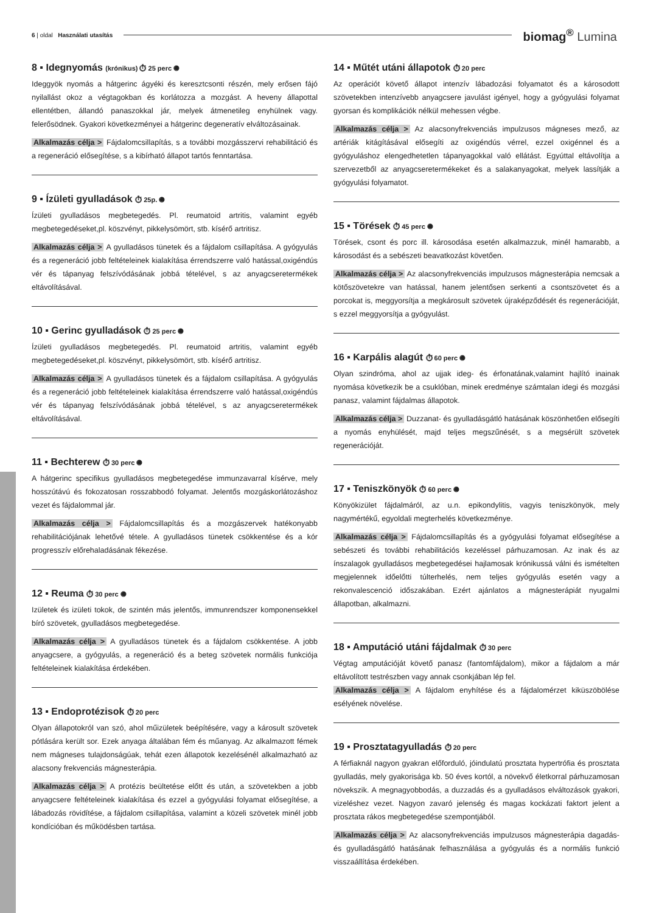6 | oldal Használati utasítás
biomag<sup>®</sup> Lumina
8 ▪ Idegnyomás (krónikus) ⏱ 25 perc ◉
Ideggyök nyomás a hátgerinc ágyéki és keresztcsonti részén, mely erősen fájó nyilallást okoz a végtagokban és korlátozza a mozgást. A heveny állapottal ellentétben, állandó panaszokkal jár, melyek átmenetileg enyhülnek vagy. felerősödnek. Gyakori következményei a hátgerinc degeneratív elváltozásainak.
Alkalmazás célja > Fájdalomcsillapítás, s a további mozgásszervi rehabilitáció és a regeneráció elősegítése, s a kibírható állapot tartós fenntartása.
9 ▪ Ízületi gyulladások ⏱ 25p. ◉
Ízületi gyulladásos megbetegedés. Pl. reumatoid artritis, valamint egyéb megbetegedéseket,pl. köszvényt, pikkelysömört, stb. kísérő artritisz.
Alkalmazás célja > A gyulladásos tünetek és a fájdalom csillapítása. A gyógyulás és a regeneráció jobb feltételeinek kialakítása érrendszerre való hatással,oxigéndús vér és tápanyag felszívódásának jobbá tételével, s az anyagcseretermékek eltávolításával.
10 ▪ Gerinc gyulladások ⏱ 25 perc ◉
Ízületi gyulladásos megbetegedés. Pl. reumatoid artritis, valamint egyéb megbetegedéseket,pl. köszvényt, pikkelysömört, stb. kísérő artritisz.
Alkalmazás célja > A gyulladásos tünetek és a fájdalom csillapítása. A gyógyulás és a regeneráció jobb feltételeinek kialakítása érrendszerre való hatással,oxigéndús vér és tápanyag felszívódásának jobbá tételével, s az anyagcseretermékek eltávolításával.
11 ▪ Bechterew ⏱ 30 perc ◉
A hátgerinc specifikus gyulladásos megbetegedése immunzavarral kísérve, mely hosszútávú és fokozatosan rosszabbodó folyamat. Jelentős mozgáskorlátozáshoz vezet és fájdalommal jár.
Alkalmazás célja > Fájdalomcsillapítás és a mozgászervek hatékonyabb rehabilitációjának lehetővé tétele. A gyulladásos tünetek csökkentése és a kór progresszív előrehaladásának fékezése.
12 ▪ Reuma ⏱ 30 perc ◉
Izületek és izületi tokok, de szintén más jelentős, immunrendszer komponensekkel bíró szövetek, gyulladásos megbetegedése.
Alkalmazás célja > A gyulladásos tünetek és a fájdalom csökkentése. A jobb anyagcsere, a gyógyulás, a regeneráció és a beteg szövetek normális funkciója feltételeinek kialakítása érdekében.
13 ▪ Endoprotézisok ⏱ 20 perc
Olyan állapotokról van szó, ahol műizületek beépítésére, vagy a károsult szövetek pótlására került sor. Ezek anyaga általában fém és műanyag. Az alkalmazott fémek nem mágneses tulajdonságúak, tehát ezen állapotok kezelésénél alkalmazható az alacsony frekvenciás mágnesterápia.
Alkalmazás célja > A protézis beültetése előtt és után, a szövetekben a jobb anyagcsere feltételeinek kialakítása és ezzel a gyógyulási folyamat elősegítése, a lábadozás rövidítése, a fájdalom csillapítása, valamint a közeli szövetek minél jobb kondícióban és működésben tartása.
14 ▪ Műtét utáni állapotok ⏱ 20 perc
Az operációt követő állapot intenzív lábadozási folyamatot és a károsodott szövetekben intenzívebb anyagcsere javulást igényel, hogy a gyógyulási folyamat gyorsan és komplikációk nélkül mehessen végbe.
Alkalmazás célja > Az alacsonyfrekvenciás impulzusos mágneses mező, az artériák kitágításával elősegíti az oxigéndús vérrel, ezzel oxigénnel és a gyógyuláshoz elengedhetetlen tápanyagokkal való ellátást. Egyúttal eltávolítja a szervezetből az anyagcseretermékeket és a salakanyagokat, melyek lassítják a gyógyulási folyamatot.
15 ▪ Törések ⏱ 45 perc ◉
Törések, csont és porc ill. károsodása esetén alkalmazzuk, minél hamarabb, a károsodást és a sebészeti beavatkozást követően.
Alkalmazás célja > Az alacsonyfrekvenciás impulzusos mágnesterápia nemcsak a kötőszövetekre van hatással, hanem jelentősen serkenti a csontszövetet és a porcokat is, meggyorsítja a megkárosult szövetek újraképződését és regenerációját, s ezzel meggyorsítja a gyógyulást.
16 ▪ Karpális alagút ⏱ 60 perc ◉
Olyan szindróma, ahol az ujjak ideg- és érfonatának,valamint hajlító inainak nyomása következik be a csuklóban, minek eredménye számtalan idegi és mozgási panasz, valamint fájdalmas állapotok.
Alkalmazás célja > Duzzanat- és gyulladásgátló hatásának köszönhetően elősegíti a nyomás enyhülését, majd teljes megszűnését, s a megsérült szövetek regenerációját.
17 ▪ Teniszkönyök ⏱ 60 perc ◉
Könyökizület fájdalmáról, az u.n. epikondylitis, vagyis teniszkönyök, mely nagymértékű, egyoldali megterhelés következménye.
Alkalmazás célja > Fájdalomcsillapítás és a gyógyulási folyamat elősegítése a sebészeti és további rehabilitációs kezeléssel párhuzamosan. Az inak és az ínszalagok gyulladásos megbetegedései hajlamosak krónikussá válni és ismételten megjelennek időelőtti túlterhelés, nem teljes gyógyulás esetén vagy a rekonvalescenció időszakában. Ezért ajánlatos a mágnesterápiát nyugalmi állapotban, alkalmazni.
18 ▪ Amputáció utáni fájdalmak ⏱ 30 perc
Végtag amputációját követő panasz (fantomfájdalom), mikor a fájdalom a már eltávolított testrészben vagy annak csonkjában lép fel.
Alkalmazás célja > A fájdalom enyhítése és a fájdalomérzet kiküszöbölése esélyének növelése.
19 ▪ Prosztatagyulladás ⏱ 20 perc
A férfiaknál nagyon gyakran előforduló, jóindulatú prosztata hypertrófia és prosztata gyulladás, mely gyakorisága kb. 50 éves kortól, a növekvő életkorral párhuzamosan növekszik. A megnagyobbodás, a duzzadás és a gyulladásos elváltozások gyakori, vizeléshez vezet. Nagyon zavaró jelenség és magas kockázati faktort jelent a prosztata rákos megbetegedése szempontjából.
Alkalmazás célja > Az alacsonyfrekvenciás impulzusos mágnesterápia dagadás- és gyulladásgátló hatásának felhasználása a gyógyulás és a normális funkció visszaállítása érdekében.